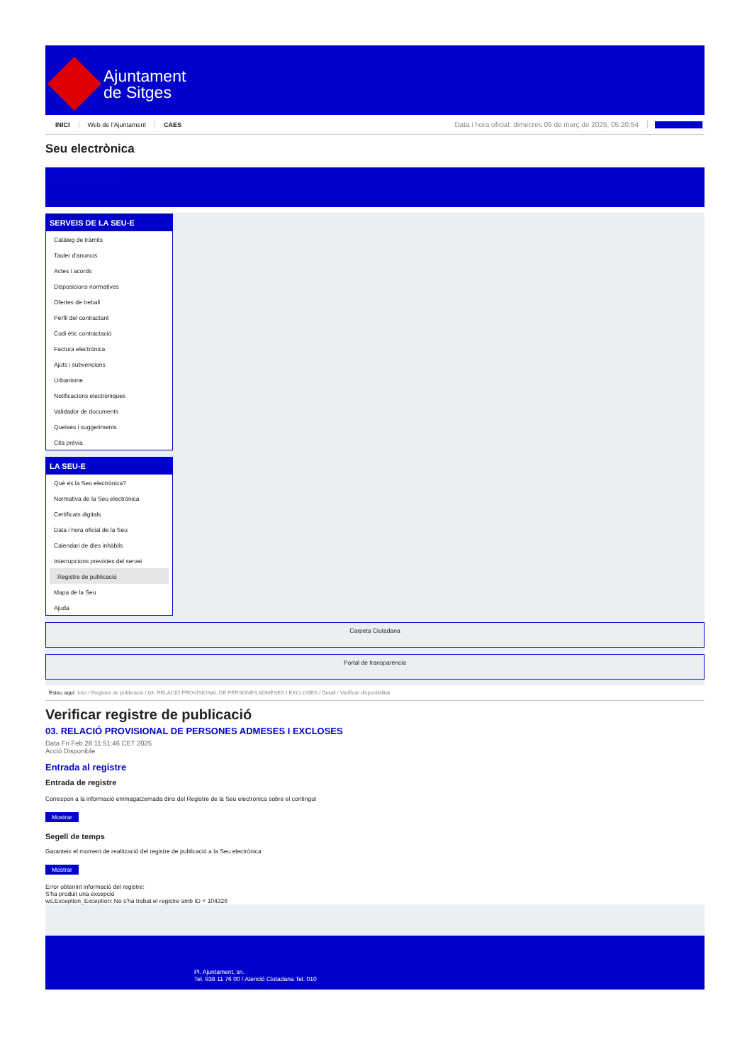Ajuntament
de Sitges
INICI Web de l'Ajuntament CAES Data i hora oficial: dimecres 05 de març de 2025, 05:20:54 Directorios
Seu electrònica
Obtenir còpia autèntica
SERVEIS DE LA SEU-E
Catàleg de tràmits
Tauler d'anuncis
Actes i acords
Disposicions normatives
Ofertes de treball
Perfil del contractant
Codi ètic contractació
Factura electrònica
Ajuts i subvencions
Urbanisme
Notificacions electròniques
Validador de documents
Queixes i suggeriments
Cita prèvia
LA SEU-E
Què és la Seu electrònica?
Normativa de la Seu electrònica
Certificats digitals
Data i hora oficial de la Seu
Calendari de dies inhàbils
Interrupcions previstes del servei
Registre de publicació
Mapa de la Seu
Ajuda
Carpeta Ciutadana
Portal de transparència
Esteu aquí: Inici / Registre de publicació / 03. RELACIÓ PROVISIONAL DE PERSONES ADMESES I EXCLOSES / Detall / Verificar disponibilitat
Verificar registre de publicació
03. RELACIÓ PROVISIONAL DE PERSONES ADMESES I EXCLOSES
Data Fri Feb 28 11:51:46 CET 2025
Acció Disponible
Entrada al registre
Entrada de registre
Correspon a la informació emmagatzemada dins del Registre de la Seu electrònica sobre el contingut
Mostrar
Segell de temps
Garanteix el moment de realització del registre de publicació a la Seu electrònica
Mostrar
Error obtenint informació del registre:
S'ha produit una excepció
ws.Exception_Exception: No s'ha trobat el registre amb ID = 104326
Pl. Ajuntament, sn.
Tel. 938 11 76 00 / Atenció Ciutadana Tel. 010